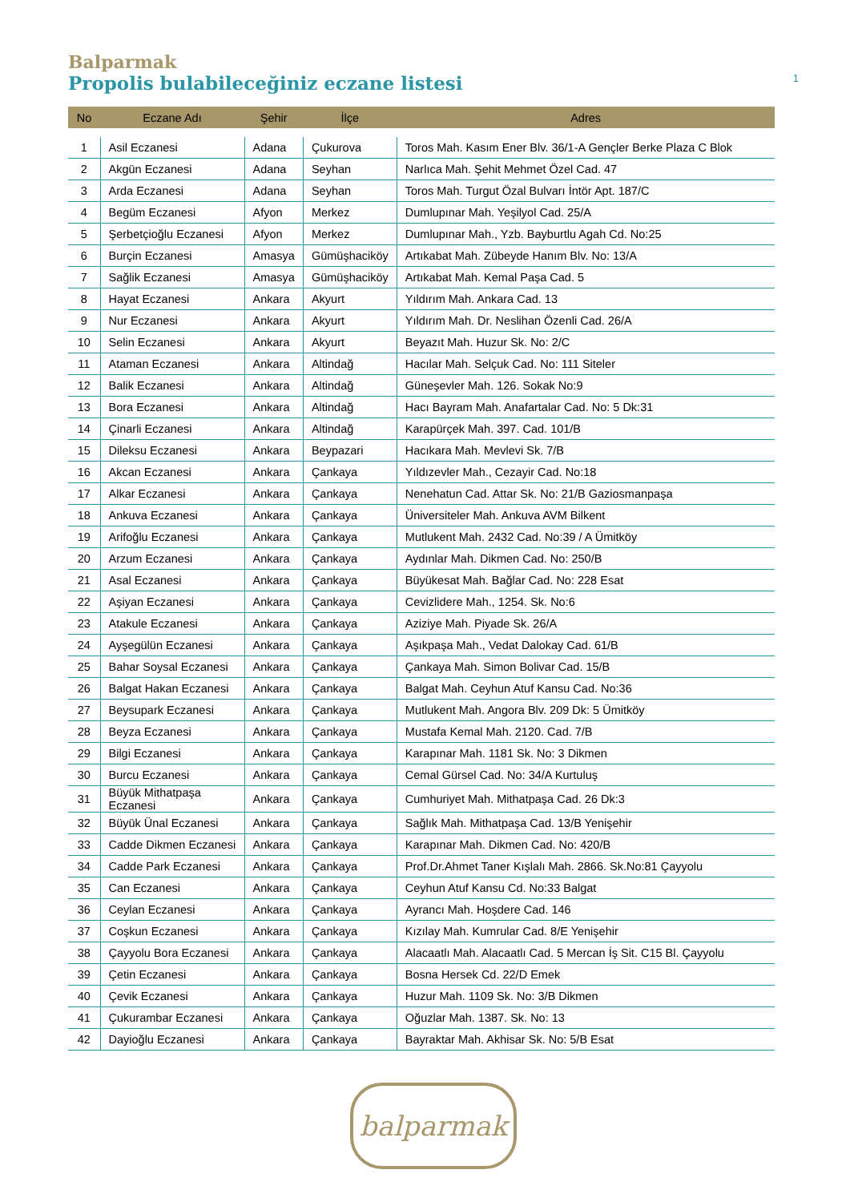Balparmak
Propolis bulabileceğiniz eczane listesi 1
| No | Eczane Adı | Şehir | İlçe | Adres |
| --- | --- | --- | --- | --- |
| 1 | Asil Eczanesi | Adana | Çukurova | Toros Mah. Kasım Ener Blv. 36/1-A Gençler Berke Plaza C Blok |
| 2 | Akgün Eczanesi | Adana | Seyhan | Narlıca Mah. Şehit Mehmet Özel Cad. 47 |
| 3 | Arda Eczanesi | Adana | Seyhan | Toros Mah. Turgut Özal Bulvarı İntör Apt. 187/C |
| 4 | Begüm Eczanesi | Afyon | Merkez | Dumlupınar Mah. Yeşilyol Cad. 25/A |
| 5 | Şerbetçioğlu Eczanesi | Afyon | Merkez | Dumlupınar Mah., Yzb. Bayburtlu Agah Cd. No:25 |
| 6 | Burçin Eczanesi | Amasya | Gümüşhaciköy | Artıkabat Mah. Zübeyde Hanım Blv. No: 13/A |
| 7 | Sağlik Eczanesi | Amasya | Gümüşhaciköy | Artıkabat Mah. Kemal Paşa Cad. 5 |
| 8 | Hayat Eczanesi | Ankara | Akyurt | Yıldırım Mah. Ankara Cad. 13 |
| 9 | Nur Eczanesi | Ankara | Akyurt | Yıldırım Mah. Dr. Neslihan Özenli Cad. 26/A |
| 10 | Selin Eczanesi | Ankara | Akyurt | Beyazıt Mah. Huzur Sk. No: 2/C |
| 11 | Ataman Eczanesi | Ankara | Altindağ | Hacılar Mah. Selçuk Cad. No: 111 Siteler |
| 12 | Balik Eczanesi | Ankara | Altindağ | Güneşevler Mah. 126. Sokak No:9 |
| 13 | Bora Eczanesi | Ankara | Altindağ | Hacı Bayram Mah. Anafartalar Cad. No: 5 Dk:31 |
| 14 | Çinarli Eczanesi | Ankara | Altindağ | Karapürçek Mah. 397. Cad. 101/B |
| 15 | Dileksu Eczanesi | Ankara | Beypazari | Hacıkara Mah. Mevlevi Sk. 7/B |
| 16 | Akcan Eczanesi | Ankara | Çankaya | Yıldızevler Mah., Cezayir Cad. No:18 |
| 17 | Alkar Eczanesi | Ankara | Çankaya | Nenehatun Cad. Attar Sk. No: 21/B Gaziosmanpaşa |
| 18 | Ankuva Eczanesi | Ankara | Çankaya | Üniversiteler Mah. Ankuva AVM Bilkent |
| 19 | Arifoğlu Eczanesi | Ankara | Çankaya | Mutlukent Mah. 2432 Cad. No:39 / A Ümitköy |
| 20 | Arzum Eczanesi | Ankara | Çankaya | Aydınlar Mah. Dikmen Cad. No: 250/B |
| 21 | Asal Eczanesi | Ankara | Çankaya | Büyükesat Mah. Bağlar Cad. No: 228 Esat |
| 22 | Aşiyan Eczanesi | Ankara | Çankaya | Cevizlidere Mah., 1254. Sk. No:6 |
| 23 | Atakule Eczanesi | Ankara | Çankaya | Aziziye Mah. Piyade Sk. 26/A |
| 24 | Ayşegülün Eczanesi | Ankara | Çankaya | Aşıkpaşa Mah., Vedat Dalokay Cad. 61/B |
| 25 | Bahar Soysal Eczanesi | Ankara | Çankaya | Çankaya Mah. Simon Bolivar Cad. 15/B |
| 26 | Balgat Hakan Eczanesi | Ankara | Çankaya | Balgat Mah. Ceyhun Atuf Kansu Cad. No:36 |
| 27 | Beysupark Eczanesi | Ankara | Çankaya | Mutlukent Mah. Angora Blv. 209 Dk: 5 Ümitköy |
| 28 | Beyza Eczanesi | Ankara | Çankaya | Mustafa Kemal Mah. 2120. Cad. 7/B |
| 29 | Bilgi Eczanesi | Ankara | Çankaya | Karapınar Mah. 1181 Sk. No: 3 Dikmen |
| 30 | Burcu Eczanesi | Ankara | Çankaya | Cemal Gürsel Cad. No: 34/A Kurtuluş |
| 31 | Büyük Mithatpaşa Eczanesi | Ankara | Çankaya | Cumhuriyet Mah. Mithatpaşa Cad. 26 Dk:3 |
| 32 | Büyük Ünal Eczanesi | Ankara | Çankaya | Sağlık Mah. Mithatpaşa Cad. 13/B Yenişehir |
| 33 | Cadde Dikmen Eczanesi | Ankara | Çankaya | Karapınar Mah. Dikmen Cad. No: 420/B |
| 34 | Cadde Park Eczanesi | Ankara | Çankaya | Prof.Dr.Ahmet Taner Kışlalı Mah. 2866. Sk.No:81 Çayyolu |
| 35 | Can Eczanesi | Ankara | Çankaya | Ceyhun Atuf Kansu Cd. No:33 Balgat |
| 36 | Ceylan Eczanesi | Ankara | Çankaya | Ayrancı Mah. Hoşdere Cad. 146 |
| 37 | Coşkun Eczanesi | Ankara | Çankaya | Kızılay Mah. Kumrular Cad. 8/E Yenişehir |
| 38 | Çayyolu Bora Eczanesi | Ankara | Çankaya | Alacaatlı Mah. Alacaatlı Cad. 5 Mercan İş Sit. C15 Bl. Çayyolu |
| 39 | Çetin Eczanesi | Ankara | Çankaya | Bosna Hersek Cd. 22/D Emek |
| 40 | Çevik Eczanesi | Ankara | Çankaya | Huzur Mah. 1109 Sk. No: 3/B Dikmen |
| 41 | Çukurambar Eczanesi | Ankara | Çankaya | Oğuzlar Mah. 1387. Sk. No: 13 |
| 42 | Dayioğlu Eczanesi | Ankara | Çankaya | Bayraktar Mah. Akhisar Sk. No: 5/B Esat |
balparmak